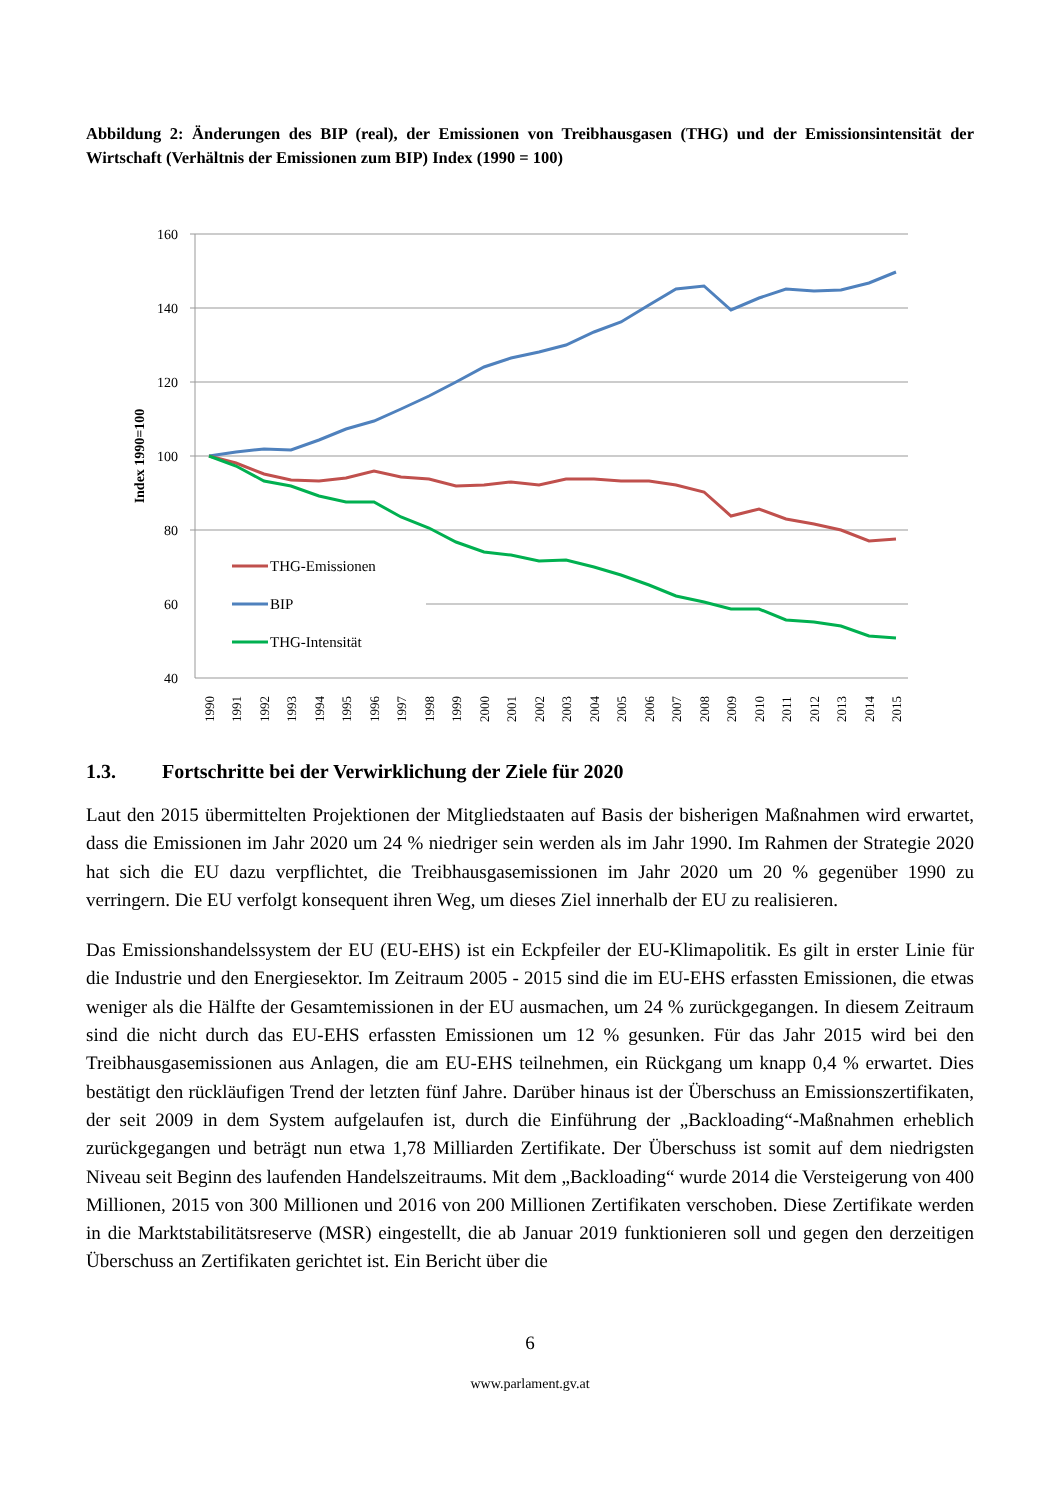Abbildung 2: Änderungen des BIP (real), der Emissionen von Treibhausgasen (THG) und der Emissionsintensität der Wirtschaft (Verhältnis der Emissionen zum BIP) Index (1990 = 100)
160
140
120
100
80
60
40
Index 1990=100
THG-Emissionen
BIP
THG-Intensität
1990
1991
1992
1993
1994
1995
1996
1997
1998
1999
2000
2001
2002
2003
2004
2005
2006
2007
2008
2009
2010
2011
2012
2013
2014
2015
1.3. Fortschritte bei der Verwirklichung der Ziele für 2020
Laut den 2015 übermittelten Projektionen der Mitgliedstaaten auf Basis der bisherigen Maßnahmen wird erwartet, dass die Emissionen im Jahr 2020 um 24 % niedriger sein werden als im Jahr 1990. Im Rahmen der Strategie 2020 hat sich die EU dazu verpflichtet, die Treibhausgasemissionen im Jahr 2020 um 20 % gegenüber 1990 zu verringern. Die EU verfolgt konsequent ihren Weg, um dieses Ziel innerhalb der EU zu realisieren.
Das Emissionshandelssystem der EU (EU-EHS) ist ein Eckpfeiler der EU-Klimapolitik. Es gilt in erster Linie für die Industrie und den Energiesektor. Im Zeitraum 2005 - 2015 sind die im EU-EHS erfassten Emissionen, die etwas weniger als die Hälfte der Gesamtemissionen in der EU ausmachen, um 24 % zurückgegangen. In diesem Zeitraum sind die nicht durch das EU-EHS erfassten Emissionen um 12 % gesunken. Für das Jahr 2015 wird bei den Treibhausgasemissionen aus Anlagen, die am EU-EHS teilnehmen, ein Rückgang um knapp 0,4 % erwartet. Dies bestätigt den rückläufigen Trend der letzten fünf Jahre. Darüber hinaus ist der Überschuss an Emissionszertifikaten, der seit 2009 in dem System aufgelaufen ist, durch die Einführung der „Backloading“-Maßnahmen erheblich zurückgegangen und beträgt nun etwa 1,78 Milliarden Zertifikate. Der Überschuss ist somit auf dem niedrigsten Niveau seit Beginn des laufenden Handelszeitraums. Mit dem „Backloading“ wurde 2014 die Versteigerung von 400 Millionen, 2015 von 300 Millionen und 2016 von 200 Millionen Zertifikaten verschoben. Diese Zertifikate werden in die Marktstabilitätsreserve (MSR) eingestellt, die ab Januar 2019 funktionieren soll und gegen den derzeitigen Überschuss an Zertifikaten gerichtet ist. Ein Bericht über die
6
www.parlament.gv.at